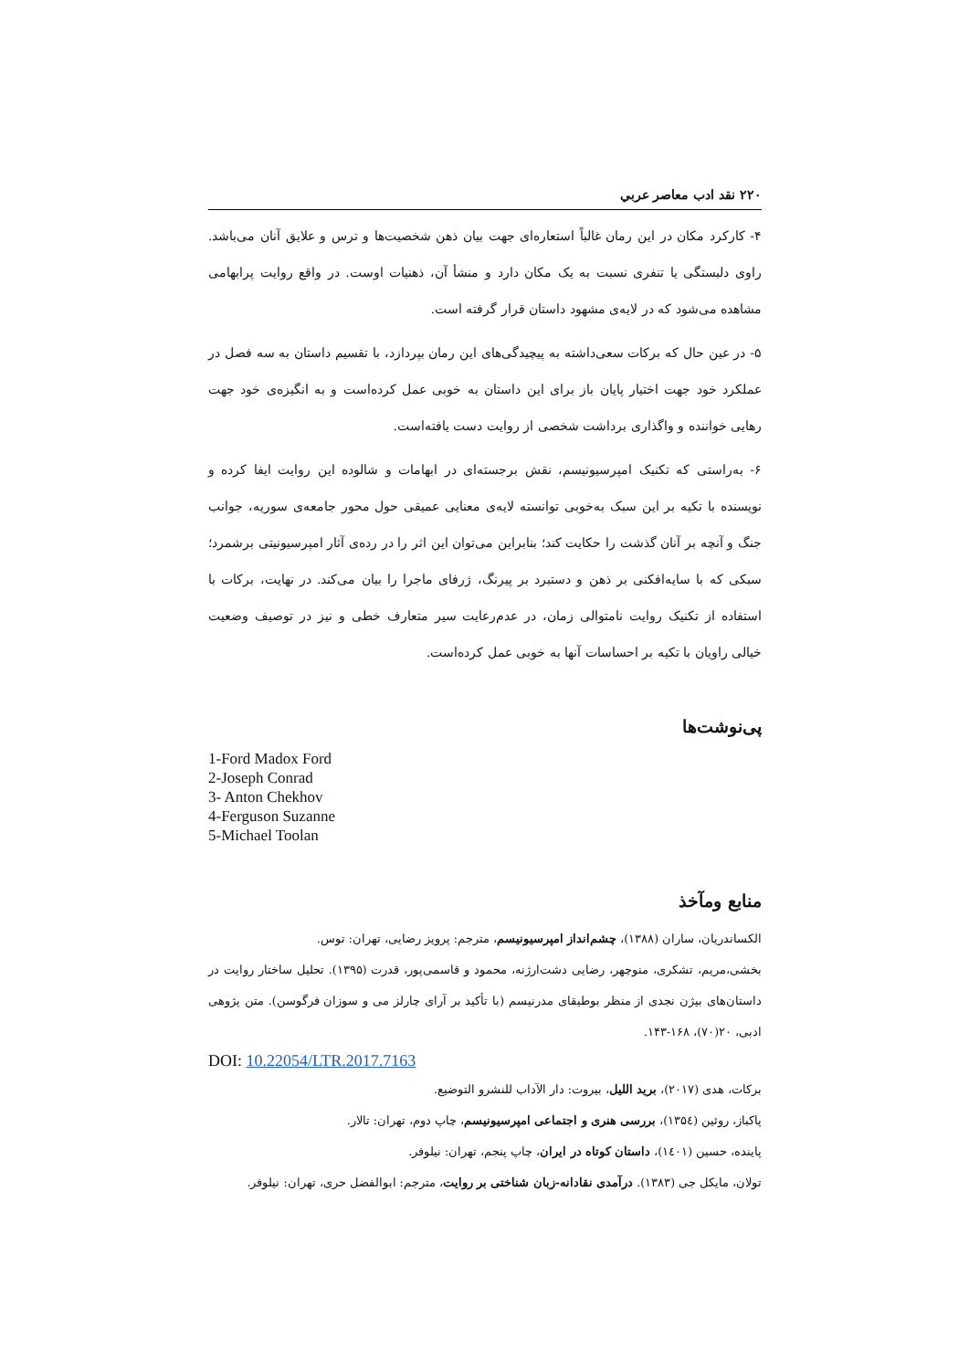۲۲۰ نقد ادب معاصر عربي
۴- کارکرد مکان در این رمان غالباً استعاره‌ای جهت بیان ذهن شخصیت‌ها و ترس و علایق آنان می‌باشد. راوی دلبستگی یا تنفری نسبت به یک مکان دارد و منشأ آن، ذهنیات اوست. در واقع روایت پرابهامی مشاهده می‌شود که در لایه‌ی مشهود داستان قرار گرفته است.
۵- در عین حال که برکات سعی‌داشته به پیچیدگی‌های این رمان بپردازد، با تقسیم داستان به سه فصل در عملکرد خود جهت اختیار پایان باز برای این داستان به خوبی عمل کرده‌است و به انگیزه‌ی خود جهت رهایی خواننده و واگذاری برداشت شخصی از روایت دست یافته‌است.
۶- به‌راستی که تکنیک امپرسیونیسم، نقش برجسته‌ای در ابهامات و شالوده این روایت ایفا کرده و نویسنده با تکیه بر این سبک به‌خوبی توانسته لایه‌ی معنایی عمیقی حول محور جامعه‌ی سوریه، جوانب جنگ و آنچه بر آنان گذشت را حکایت کند؛ بنابراین می‌توان این اثر را در رده‌ی آثار امپرسیونیتی برشمرد؛ سبکی که با سایه‌افکنی بر ذهن و دستبرد بر پیرنگ، ژرفای ماجرا را بیان می‌کند. در نهایت، برکات با استفاده از تکنیک روایت نامتوالی زمان، در عدم‌رعایت سیر متعارف خطی و نیز در توصیف وضعیت خیالی راویان با تکیه بر احساسات آنها به خوبی عمل کرده‌است.
پی‌نوشت‌ها
1-Ford Madox Ford
2-Joseph Conrad
3- Anton Chekhov
4-Ferguson Suzanne
5-Michael Toolan
منابع ومآخذ
الکساندریان، ساران (۱۳۸۸)، چشم‌انداز امپرسیونیسم، مترجم: پرویز رضایی، تهران: توس.
بخشی،مریم، تشکری، منوچهر، رضایی دشت‌ارژنه، محمود و قاسمی‌پور، قدرت (۱۳۹۵). تحلیل ساختار روایت در داستان‌های بیژن نجدی از منظر بوطیقای مدرنیسم (با تأکید بر آرای چارلز می و سوزان فرگوسن). متن پژوهی ادبی، ۲۰(۷۰)، ۱۶۸-۱۴۳.
DOI: 10.22054/LTR.2017.7163
برکات، هدی (۲۰۱۷)، بريد الليل، بیروت: دار الآداب للنشرو التوضیع.
پاکباز، روئین (۱۳۵٤)، بررسی هنری و اجتماعی امپرسیونیسم، چاپ دوم، تهران: تالار.
پاینده، حسین (۱٤۰۱)، داستان کوتاه در ایران، چاپ پنجم، تهران: نیلوفر.
تولان، مایکل جی (۱۳۸۳). درآمدی نقادانه-زبان شناختی بر روایت، مترجم: ابوالفضل حری، تهران: نیلوفر.